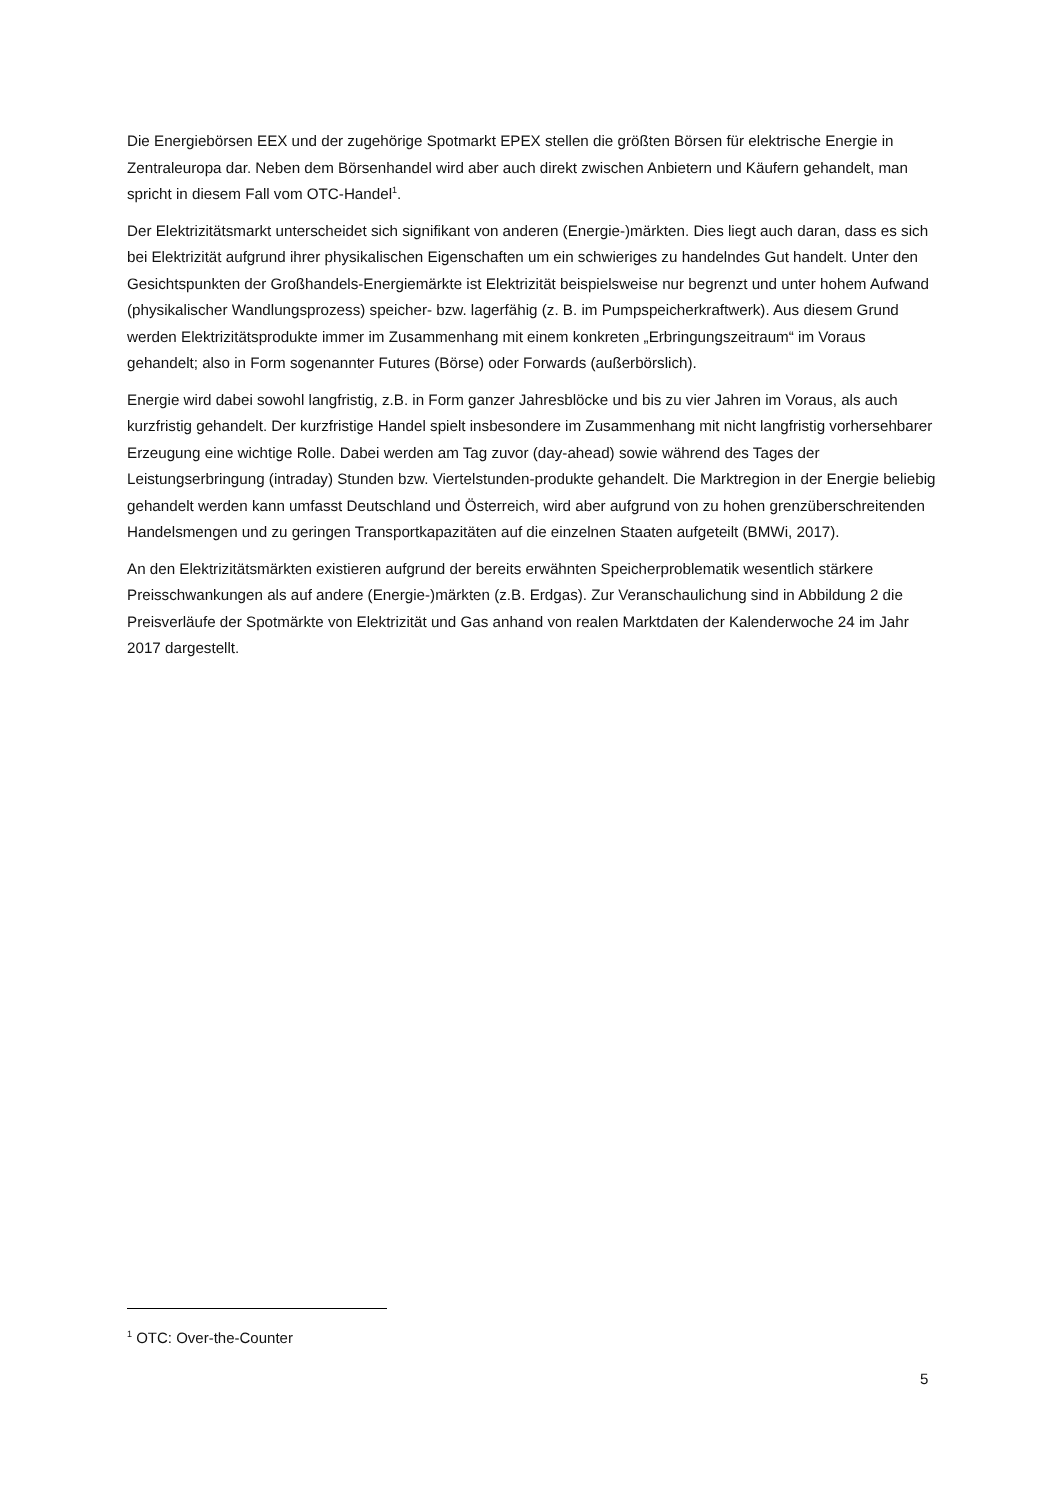Die Energiebörsen EEX und der zugehörige Spotmarkt EPEX stellen die größten Börsen für elektrische Energie in Zentraleuropa dar. Neben dem Börsenhandel wird aber auch direkt zwischen Anbietern und Käufern gehandelt, man spricht in diesem Fall vom OTC-Handel<sup>1</sup>.
Der Elektrizitätsmarkt unterscheidet sich signifikant von anderen (Energie-)märkten. Dies liegt auch daran, dass es sich bei Elektrizität aufgrund ihrer physikalischen Eigenschaften um ein schwieriges zu handelndes Gut handelt. Unter den Gesichtspunkten der Großhandels-Energiemärkte ist Elektrizität beispielsweise nur begrenzt und unter hohem Aufwand (physikalischer Wandlungsprozess) speicher- bzw. lagerfähig (z. B. im Pumpspeicherkraftwerk). Aus diesem Grund werden Elektrizitätsprodukte immer im Zusammenhang mit einem konkreten „Erbringungszeitraum“ im Voraus gehandelt; also in Form sogenannter Futures (Börse) oder Forwards (außerbörslich).
Energie wird dabei sowohl langfristig, z.B. in Form ganzer Jahresblöcke und bis zu vier Jahren im Voraus, als auch kurzfristig gehandelt. Der kurzfristige Handel spielt insbesondere im Zusammenhang mit nicht langfristig vorhersehbarer Erzeugung eine wichtige Rolle. Dabei werden am Tag zuvor (day-ahead) sowie während des Tages der Leistungserbringung (intraday) Stunden bzw. Viertelstunden-produkte gehandelt. Die Marktregion in der Energie beliebig gehandelt werden kann umfasst Deutschland und Österreich, wird aber aufgrund von zu hohen grenzüberschreitenden Handelsmengen und zu geringen Transportkapazitäten auf die einzelnen Staaten aufgeteilt (BMWi, 2017).
An den Elektrizitätsmärkten existieren aufgrund der bereits erwähnten Speicherproblematik wesentlich stärkere Preisschwankungen als auf andere (Energie-)märkten (z.B. Erdgas). Zur Veranschaulichung sind in Abbildung 2 die Preisverläufe der Spotmärkte von Elektrizität und Gas anhand von realen Marktdaten der Kalenderwoche 24 im Jahr 2017 dargestellt.
<sup>1</sup> OTC: Over-the-Counter
5